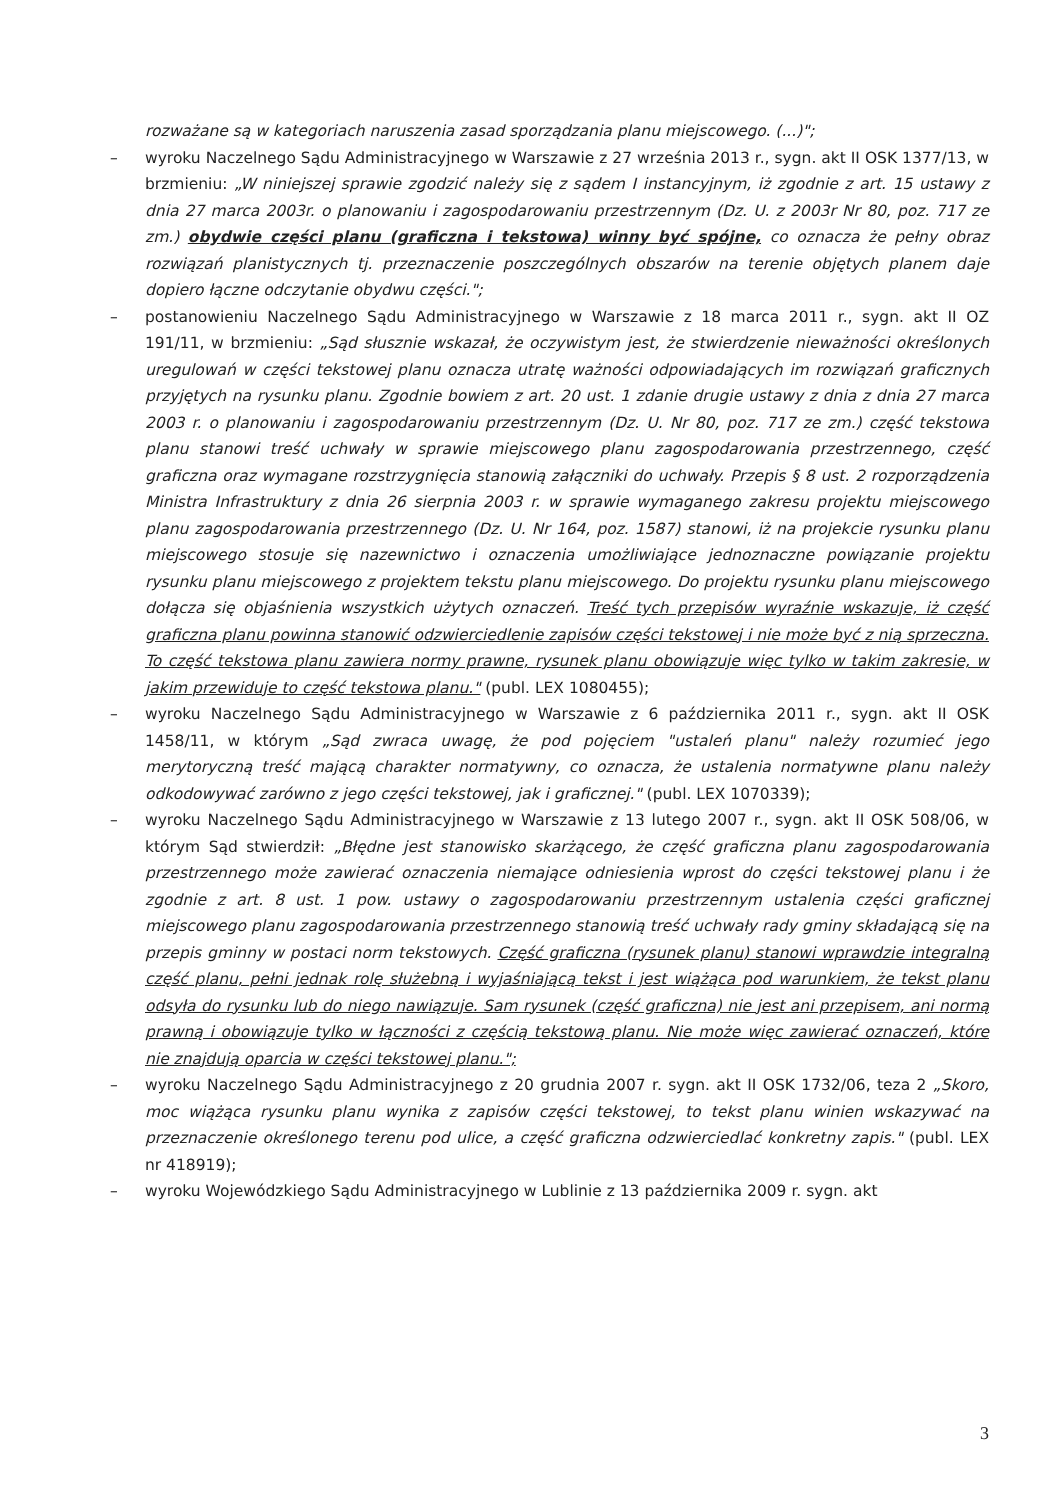rozważane są w kategoriach naruszenia zasad sporządzania planu miejscowego. (...)";
– wyroku Naczelnego Sądu Administracyjnego w Warszawie z 27 września 2013 r., sygn. akt II OSK 1377/13, w brzmieniu: „W niniejszej sprawie zgodzić należy się z sądem I instancyjnym, iż zgodnie z art. 15 ustawy z dnia 27 marca 2003r. o planowaniu i zagospodarowaniu przestrzennym (Dz. U. z 2003r Nr 80, poz. 717 ze zm.) obydwie części planu (graficzna i tekstowa) winny być spójne, co oznacza że pełny obraz rozwiązań planistycznych tj. przeznaczenie poszczególnych obszarów na terenie objętych planem daje dopiero łączne odczytanie obydwu części.";
– postanowieniu Naczelnego Sądu Administracyjnego w Warszawie z 18 marca 2011 r., sygn. akt II OZ 191/11, w brzmieniu: „Sąd słusznie wskazał, że oczywistym jest, że stwierdzenie nieważności określonych uregulowań w części tekstowej planu oznacza utratę ważności odpowiadających im rozwiązań graficznych przyjętych na rysunku planu. Zgodnie bowiem z art. 20 ust. 1 zdanie drugie ustawy z dnia z dnia 27 marca 2003 r. o planowaniu i zagospodarowaniu przestrzennym (Dz. U. Nr 80, poz. 717 ze zm.) część tekstowa planu stanowi treść uchwały w sprawie miejscowego planu zagospodarowania przestrzennego, część graficzna oraz wymagane rozstrzygnięcia stanowią załączniki do uchwały. Przepis § 8 ust. 2 rozporządzenia Ministra Infrastruktury z dnia 26 sierpnia 2003 r. w sprawie wymaganego zakresu projektu miejscowego planu zagospodarowania przestrzennego (Dz. U. Nr 164, poz. 1587) stanowi, iż na projekcie rysunku planu miejscowego stosuje się nazewnictwo i oznaczenia umożliwiające jednoznaczne powiązanie projektu rysunku planu miejscowego z projektem tekstu planu miejscowego. Do projektu rysunku planu miejscowego dołącza się objaśnienia wszystkich użytych oznaczeń. Treść tych przepisów wyraźnie wskazuje, iż część graficzna planu powinna stanowić odzwierciedlenie zapisów części tekstowej i nie może być z nią sprzeczna. To część tekstowa planu zawiera normy prawne, rysunek planu obowiązuje więc tylko w takim zakresie, w jakim przewiduje to część tekstowa planu." (publ. LEX 1080455);
– wyroku Naczelnego Sądu Administracyjnego w Warszawie z 6 października 2011 r., sygn. akt II OSK 1458/11, w którym „Sąd zwraca uwagę, że pod pojęciem "ustaleń planu" należy rozumieć jego merytoryczną treść mającą charakter normatywny, co oznacza, że ustalenia normatywne planu należy odkodowywać zarówno z jego części tekstowej, jak i graficznej." (publ. LEX 1070339);
– wyroku Naczelnego Sądu Administracyjnego w Warszawie z 13 lutego 2007 r., sygn. akt II OSK 508/06, w którym Sąd stwierdził: „Błędne jest stanowisko skarżącego, że część graficzna planu zagospodarowania przestrzennego może zawierać oznaczenia niemające odniesienia wprost do części tekstowej planu i że zgodnie z art. 8 ust. 1 pow. ustawy o zagospodarowaniu przestrzennym ustalenia części graficznej miejscowego planu zagospodarowania przestrzennego stanowią treść uchwały rady gminy składającą się na przepis gminny w postaci norm tekstowych. Część graficzna (rysunek planu) stanowi wprawdzie integralną część planu, pełni jednak rolę służebną i wyjaśniającą tekst i jest wiążąca pod warunkiem, że tekst planu odsyła do rysunku lub do niego nawiązuje. Sam rysunek (część graficzna) nie jest ani przepisem, ani normą prawną i obowiązuje tylko w łączności z częścią tekstową planu. Nie może więc zawierać oznaczeń, które nie znajdują oparcia w części tekstowej planu.";
– wyroku Naczelnego Sądu Administracyjnego z 20 grudnia 2007 r. sygn. akt II OSK 1732/06, teza 2 „Skoro, moc wiążąca rysunku planu wynika z zapisów części tekstowej, to tekst planu winien wskazywać na przeznaczenie określonego terenu pod ulice, a część graficzna odzwierciedlać konkretny zapis." (publ. LEX nr 418919);
– wyroku Wojewódzkiego Sądu Administracyjnego w Lublinie z 13 października 2009 r. sygn. akt
3